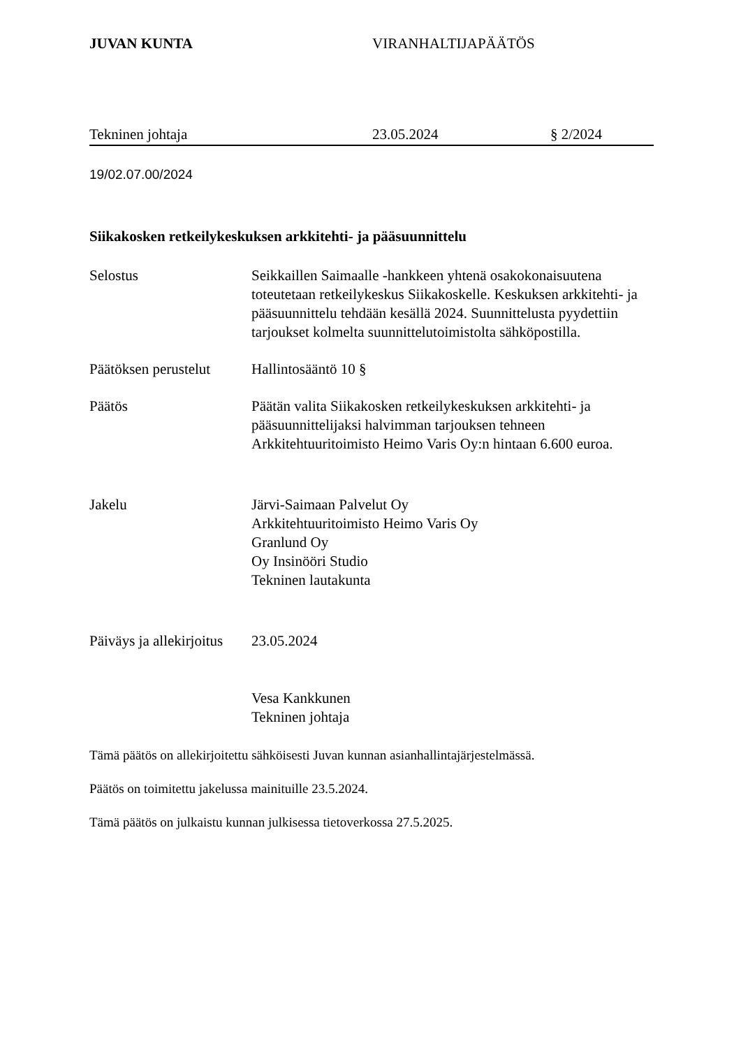JUVAN KUNTA VIRANHALTIJAPÄÄTÖS
Tekninen johtaja 23.05.2024 § 2/2024
19/02.07.00/2024
Siikakosken retkeilykeskuksen arkkitehti- ja pääsuunnittelu
Selostus Seikkaillen Saimaalle -hankkeen yhtenä osakokonaisuutena toteutetaan retkeilykeskus Siikakoskelle. Keskuksen arkkitehti- ja pääsuunnittelu tehdään kesällä 2024. Suunnittelusta pyydettiin tarjoukset kolmelta suunnittelutoimistolta sähköpostilla.
Päätöksen perustelut
Hallintosääntö 10 §
Päätös Päätän valita Siikakosken retkeilykeskuksen arkkitehti- ja pääsuunnittelijaksi halvimman tarjouksen tehneen Arkkitehtuuritoimisto Heimo Varis Oy:n hintaan 6.600 euroa.
Jakelu Järvi-Saimaan Palvelut Oy
Arkkitehtuuritoimisto Heimo Varis Oy
Granlund Oy
Oy Insinööri Studio
Tekninen lautakunta
Päiväys ja allekirjoitus
23.05.2024
Vesa Kankkunen
Tekninen johtaja
Tämä päätös on allekirjoitettu sähköisesti Juvan kunnan asianhallintajärjestelmässä.
Päätös on toimitettu jakelussa mainituille 23.5.2024.
Tämä päätös on julkaistu kunnan julkisessa tietoverkossa 27.5.2025.